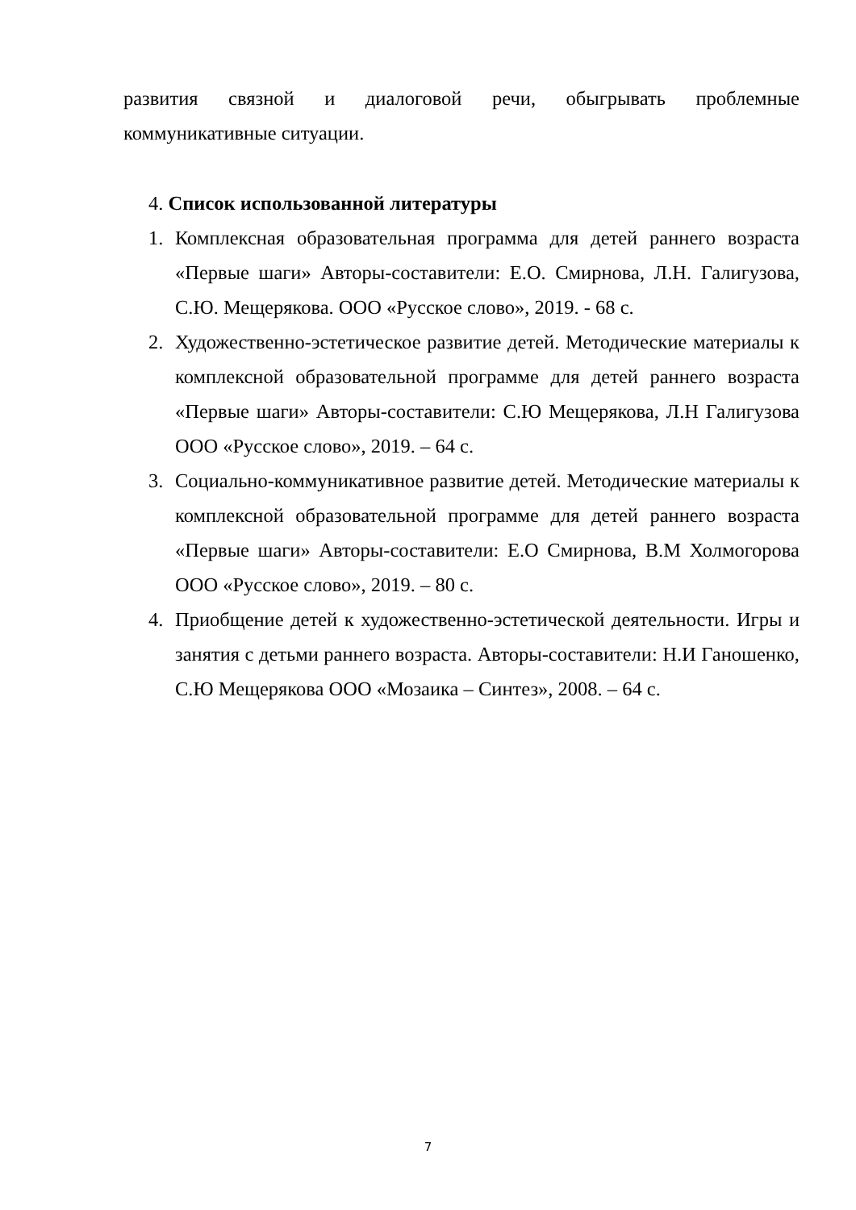развития связной и диалоговой речи, обыгрывать проблемные коммуникативные ситуации.
4. Список использованной литературы
1. Комплексная образовательная программа для детей раннего возраста «Первые шаги» Авторы-составители: Е.О. Смирнова, Л.Н. Галигузова, С.Ю. Мещерякова. ООО «Русское слово», 2019. - 68 с.
2. Художественно-эстетическое развитие детей. Методические материалы к комплексной образовательной программе для детей раннего возраста «Первые шаги» Авторы-составители: С.Ю Мещерякова, Л.Н Галигузова ООО «Русское слово», 2019. – 64 с.
3. Социально-коммуникативное развитие детей. Методические материалы к комплексной образовательной программе для детей раннего возраста «Первые шаги» Авторы-составители: Е.О Смирнова, В.М Холмогорова ООО «Русское слово», 2019. – 80 с.
4. Приобщение детей к художественно-эстетической деятельности. Игры и занятия с детьми раннего возраста. Авторы-составители: Н.И Ганошенко, С.Ю Мещерякова ООО «Мозаика – Синтез», 2008. – 64 с.
7